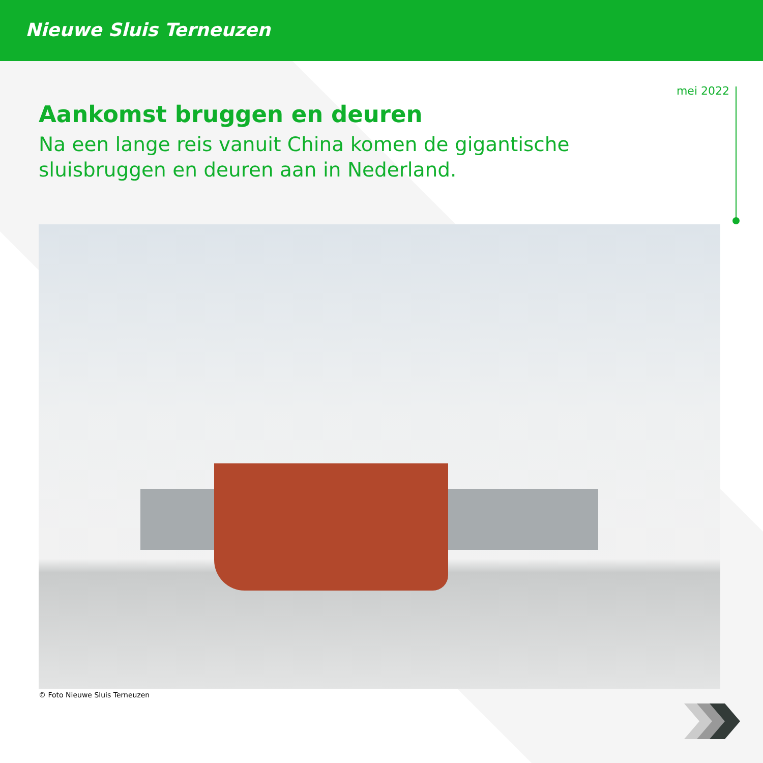Nieuwe Sluis Terneuzen
mei 2022
Aankomst bruggen en deuren
Na een lange reis vanuit China komen de gigantische sluisbruggen en deuren aan in Nederland.
© Foto Nieuwe Sluis Terneuzen